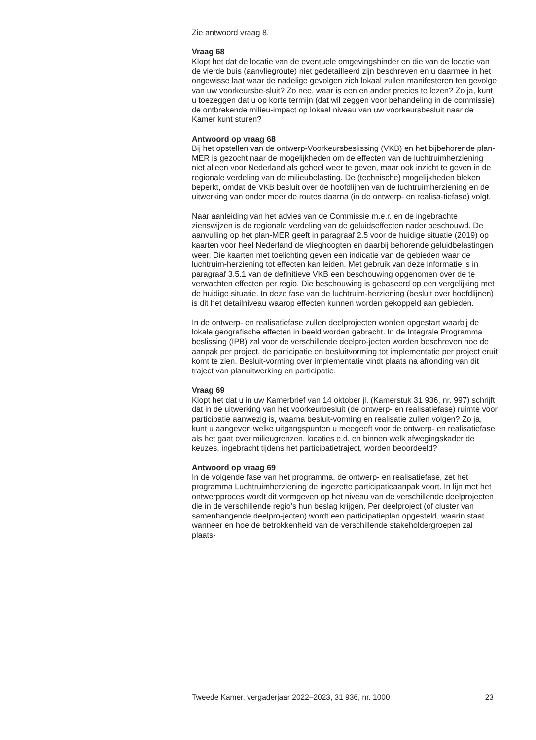Zie antwoord vraag 8.
Vraag 68
Klopt het dat de locatie van de eventuele omgevingshinder en die van de locatie van de vierde buis (aanvliegroute) niet gedetailleerd zijn beschreven en u daarmee in het ongewisse laat waar de nadelige gevolgen zich lokaal zullen manifesteren ten gevolge van uw voorkeursbe-sluit? Zo nee, waar is een en ander precies te lezen? Zo ja, kunt u toezeggen dat u op korte termijn (dat wil zeggen voor behandeling in de commissie) de ontbrekende milieu-impact op lokaal niveau van uw voorkeursbesluit naar de Kamer kunt sturen?
Antwoord op vraag 68
Bij het opstellen van de ontwerp-Voorkeursbeslissing (VKB) en het bijbehorende plan-MER is gezocht naar de mogelijkheden om de effecten van de luchtruimherziening niet alleen voor Nederland als geheel weer te geven, maar ook inzicht te geven in de regionale verdeling van de milieubelasting. De (technische) mogelijkheden bleken beperkt, omdat de VKB besluit over de hoofdlijnen van de luchtruimherziening en de uitwerking van onder meer de routes daarna (in de ontwerp- en realisa-tiefase) volgt.
Naar aanleiding van het advies van de Commissie m.e.r. en de ingebrachte zienswijzen is de regionale verdeling van de geluidseffecten nader beschouwd. De aanvulling op het plan-MER geeft in paragraaf 2.5 voor de huidige situatie (2019) op kaarten voor heel Nederland de vlieghoogten en daarbij behorende geluidbelastingen weer. Die kaarten met toelichting geven een indicatie van de gebieden waar de luchtruim-herziening tot effecten kan leiden. Met gebruik van deze informatie is in paragraaf 3.5.1 van de definitieve VKB een beschouwing opgenomen over de te verwachten effecten per regio. Die beschouwing is gebaseerd op een vergelijking met de huidige situatie. In deze fase van de luchtruim-herziening (besluit over hoofdlijnen) is dit het detailniveau waarop effecten kunnen worden gekoppeld aan gebieden.
In de ontwerp- en realisatiefase zullen deelprojecten worden opgestart waarbij de lokale geografische effecten in beeld worden gebracht. In de Integrale Programma beslissing (IPB) zal voor de verschillende deelpro-jecten worden beschreven hoe de aanpak per project, de participatie en besluitvorming tot implementatie per project eruit komt te zien. Besluit-vorming over implementatie vindt plaats na afronding van dit traject van planuitwerking en participatie.
Vraag 69
Klopt het dat u in uw Kamerbrief van 14 oktober jl. (Kamerstuk 31 936, nr. 997) schrijft dat in de uitwerking van het voorkeurbesluit (de ontwerp- en realisatiefase) ruimte voor participatie aanwezig is, waarna besluit-vorming en realisatie zullen volgen? Zo ja, kunt u aangeven welke uitgangspunten u meegeeft voor de ontwerp- en realisatiefase als het gaat over milieugrenzen, locaties e.d. en binnen welk afwegingskader de keuzes, ingebracht tijdens het participatietraject, worden beoordeeld?
Antwoord op vraag 69
In de volgende fase van het programma, de ontwerp- en realisatiefase, zet het programma Luchtruimherziening de ingezette participatieaanpak voort. In lijn met het ontwerpproces wordt dit vormgeven op het niveau van de verschillende deelprojecten die in de verschillende regio’s hun beslag krijgen. Per deelproject (of cluster van samenhangende deelpro-jecten) wordt een participatieplan opgesteld, waarin staat wanneer en hoe de betrokkenheid van de verschillende stakeholdergroepen zal plaats-
Tweede Kamer, vergaderjaar 2022–2023, 31 936, nr. 1000 23